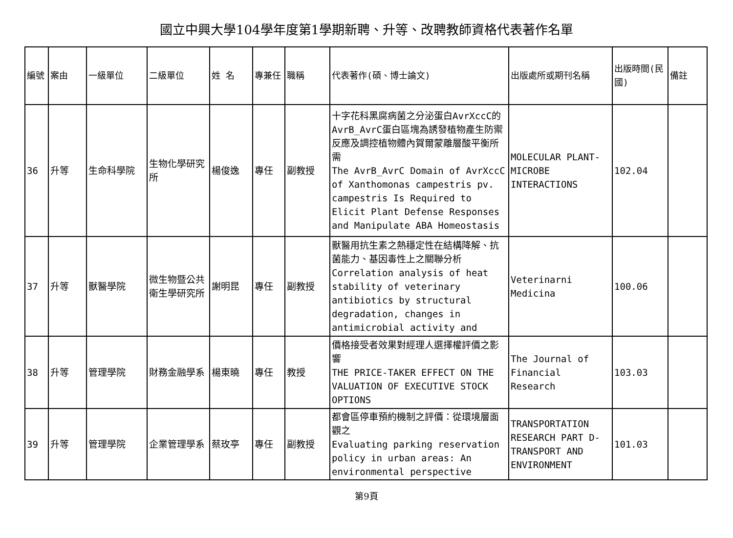國立中興大學104學年度第1學期新聘、升等、改聘教師資格代表著作名單
| 編號 | 案由 | 一級單位 | 二級單位 | 姓 名 | 專兼任 | 職稱 | 代表著作(碩、博士論文) | 出版處所或期刊名稱 | 出版時間(民國) | 備註 |
| --- | --- | --- | --- | --- | --- | --- | --- | --- | --- | --- |
| 36 | 升等 | 生命科學院 | 生物化學研究所 | 楊俊逸 | 專任 | 副教授 | 十字花科黑腐病菌之分泌蛋白AvrXccC的AvrB_AvrC蛋白區塊為誘發植物產生防禦反應及調控植物體內賀爾蒙離層酸平衡所需 The AvrB_AvrC Domain of AvrXccC of Xanthomonas campestris pv. campestris Is Required to Elicit Plant Defense Responses and Manipulate ABA Homeostasis | MOLECULAR PLANT-MICROBE INTERACTIONS | 102.04 | |
| 37 | 升等 | 獸醫學院 | 微生物暨公共衛生學研究所 | 謝明昆 | 專任 | 副教授 | 獸醫用抗生素之熱穩定性在結構降解、抗菌能力、基因毒性上之關聯分析 Correlation analysis of heat stability of veterinary antibiotics by structural degradation, changes in antimicrobial activity and | Veterinarni Medicina | 100.06 | |
| 38 | 升等 | 管理學院 | 財務金融學系 | 楊東曉 | 專任 | 教授 | 價格接受者效果對經理人選擇權評價之影響 THE PRICE-TAKER EFFECT ON THE VALUATION OF EXECUTIVE STOCK OPTIONS | The Journal of Financial Research | 103.03 | |
| 39 | 升等 | 管理學院 | 企業管理學系 | 蔡玫亭 | 專任 | 副教授 | 都會區停車預約機制之評價：從環境層面觀之 Evaluating parking reservation policy in urban areas: An environmental perspective | TRANSPORTATION RESEARCH PART D-TRANSPORT AND ENVIRONMENT | 101.03 | |
第9頁